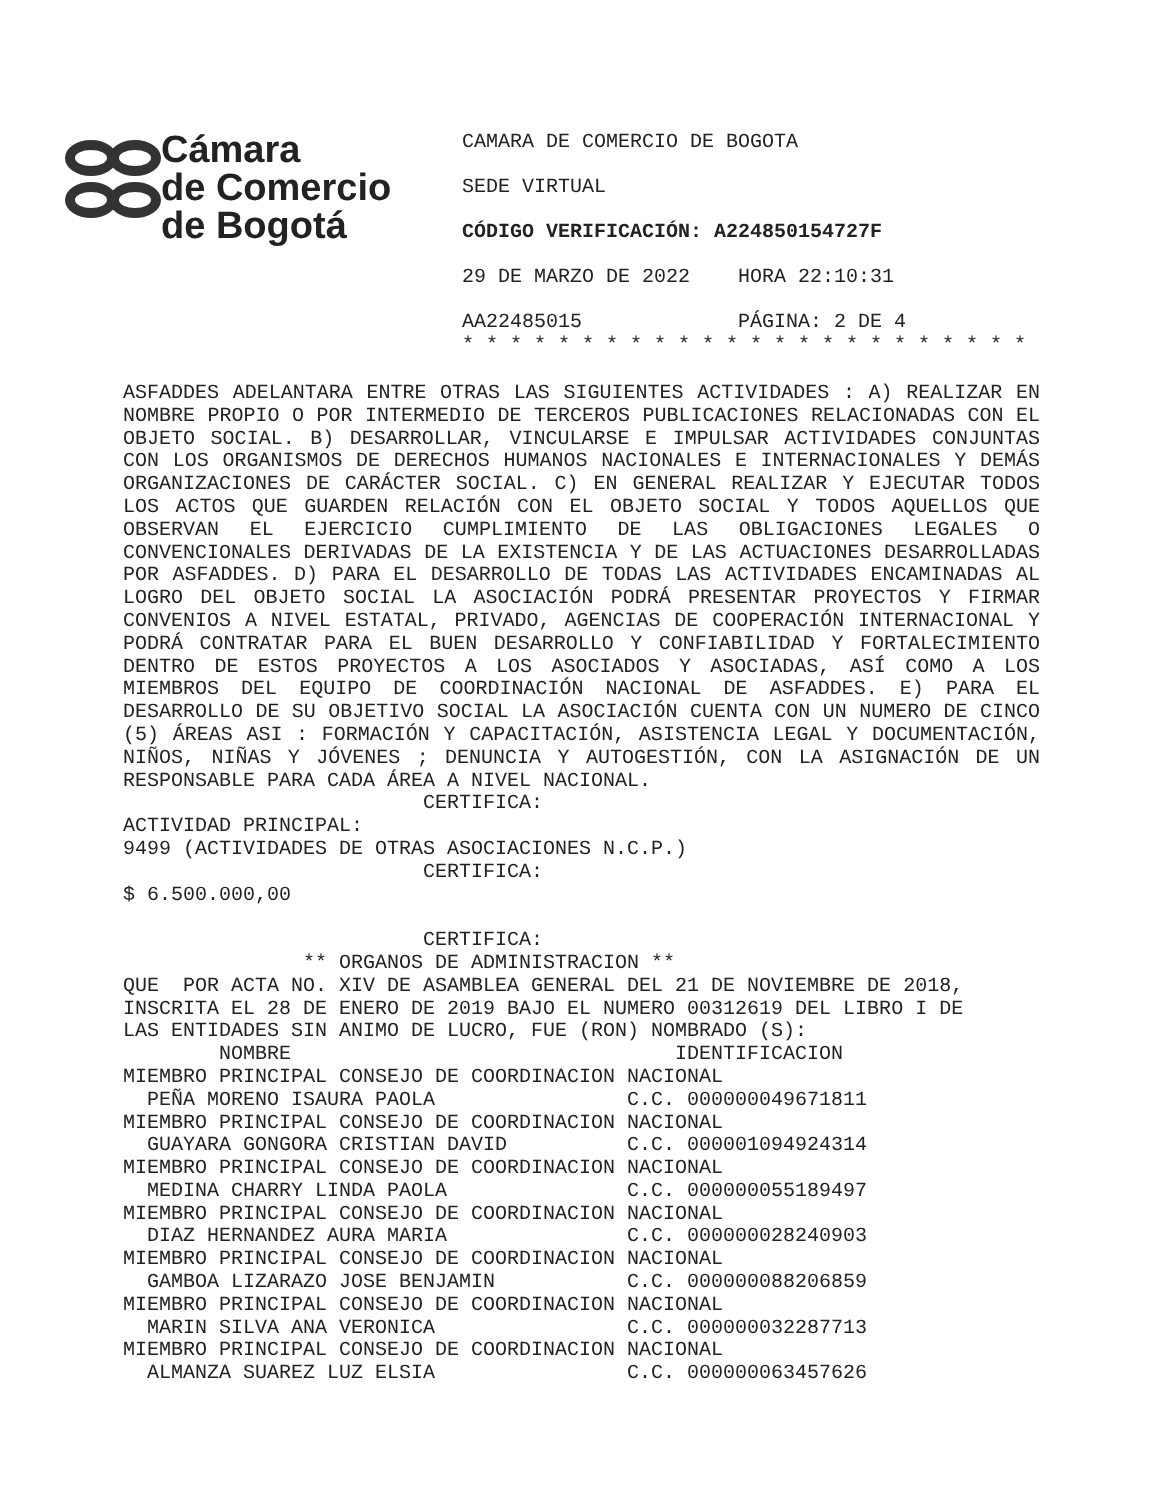Cámara
de Comercio
de Bogotá
CAMARA DE COMERCIO DE BOGOTA
SEDE VIRTUAL
CÓDIGO VERIFICACIÓN: A224850154727F
29 DE MARZO DE 2022 HORA 22:10:31
AA22485015 PÁGINA: 2 DE 4
* * * * * * * * * * * * * * * * * * * * * * * *
ASFADDES ADELANTARA ENTRE OTRAS LAS SIGUIENTES ACTIVIDADES : A) REALIZAR EN NOMBRE PROPIO O POR INTERMEDIO DE TERCEROS PUBLICACIONES RELACIONADAS CON EL OBJETO SOCIAL. B) DESARROLLAR, VINCULARSE E IMPULSAR ACTIVIDADES CONJUNTAS CON LOS ORGANISMOS DE DERECHOS HUMANOS NACIONALES E INTERNACIONALES Y DEMÁS ORGANIZACIONES DE CARÁCTER SOCIAL. C) EN GENERAL REALIZAR Y EJECUTAR TODOS LOS ACTOS QUE GUARDEN RELACIÓN CON EL OBJETO SOCIAL Y TODOS AQUELLOS QUE OBSERVAN EL EJERCICIO CUMPLIMIENTO DE LAS OBLIGACIONES LEGALES O CONVENCIONALES DERIVADAS DE LA EXISTENCIA Y DE LAS ACTUACIONES DESARROLLADAS POR ASFADDES. D) PARA EL DESARROLLO DE TODAS LAS ACTIVIDADES ENCAMINADAS AL LOGRO DEL OBJETO SOCIAL LA ASOCIACIÓN PODRÁ PRESENTAR PROYECTOS Y FIRMAR CONVENIOS A NIVEL ESTATAL, PRIVADO, AGENCIAS DE COOPERACIÓN INTERNACIONAL Y PODRÁ CONTRATAR PARA EL BUEN DESARROLLO Y CONFIABILIDAD Y FORTALECIMIENTO DENTRO DE ESTOS PROYECTOS A LOS ASOCIADOS Y ASOCIADAS, ASÍ COMO A LOS MIEMBROS DEL EQUIPO DE COORDINACIÓN NACIONAL DE ASFADDES. E) PARA EL DESARROLLO DE SU OBJETIVO SOCIAL LA ASOCIACIÓN CUENTA CON UN NUMERO DE CINCO (5) ÁREAS ASI : FORMACIÓN Y CAPACITACIÓN, ASISTENCIA LEGAL Y DOCUMENTACIÓN, NIÑOS, NIÑAS Y JÓVENES ; DENUNCIA Y AUTOGESTIÓN, CON LA ASIGNACIÓN DE UN RESPONSABLE PARA CADA ÁREA A NIVEL NACIONAL.
CERTIFICA: ACTIVIDAD PRINCIPAL: 9499 (ACTIVIDADES DE OTRAS ASOCIACIONES N.C.P.) CERTIFICA: $ 6.500.000,00 CERTIFICA: ** ORGANOS DE ADMINISTRACION ** QUE POR ACTA NO. XIV DE ASAMBLEA GENERAL DEL 21 DE NOVIEMBRE DE 2018, INSCRITA EL 28 DE ENERO DE 2019 BAJO EL NUMERO 00312619 DEL LIBRO I DE LAS ENTIDADES SIN ANIMO DE LUCRO, FUE (RON) NOMBRADO (S): NOMBRE IDENTIFICACION MIEMBRO PRINCIPAL CONSEJO DE COORDINACION NACIONAL PEÑA MORENO ISAURA PAOLA C.C. 000000049671811 MIEMBRO PRINCIPAL CONSEJO DE COORDINACION NACIONAL GUAYARA GONGORA CRISTIAN DAVID C.C. 000001094924314 MIEMBRO PRINCIPAL CONSEJO DE COORDINACION NACIONAL MEDINA CHARRY LINDA PAOLA C.C. 000000055189497 MIEMBRO PRINCIPAL CONSEJO DE COORDINACION NACIONAL DIAZ HERNANDEZ AURA MARIA C.C. 000000028240903 MIEMBRO PRINCIPAL CONSEJO DE COORDINACION NACIONAL GAMBOA LIZARAZO JOSE BENJAMIN C.C. 000000088206859 MIEMBRO PRINCIPAL CONSEJO DE COORDINACION NACIONAL MARIN SILVA ANA VERONICA C.C. 000000032287713 MIEMBRO PRINCIPAL CONSEJO DE COORDINACION NACIONAL ALMANZA SUAREZ LUZ ELSIA C.C. 000000063457626